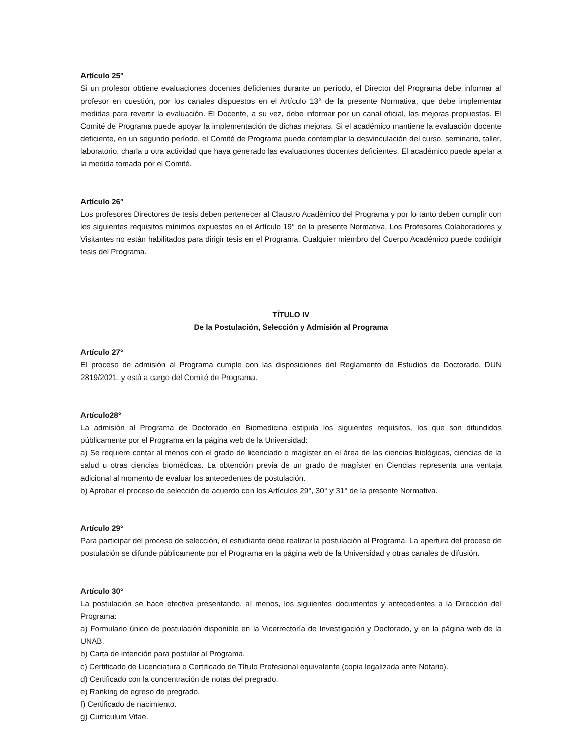Artículo 25°
Si un profesor obtiene evaluaciones docentes deficientes durante un período, el Director del Programa debe informar al profesor en cuestión, por los canales dispuestos en el Artículo 13° de la presente Normativa, que debe implementar medidas para revertir la evaluación. El Docente, a su vez, debe informar por un canal oficial, las mejoras propuestas. El Comité de Programa puede apoyar la implementación de dichas mejoras. Si el académico mantiene la evaluación docente deficiente, en un segundo período, el Comité de Programa puede contemplar la desvinculación del curso, seminario, taller, laboratorio, charla u otra actividad que haya generado las evaluaciones docentes deficientes. El académico puede apelar a la medida tomada por el Comité.
Artículo 26°
Los profesores Directores de tesis deben pertenecer al Claustro Académico del Programa y por lo tanto deben cumplir con los siguientes requisitos mínimos expuestos en el Artículo 19° de la presente Normativa. Los Profesores Colaboradores y Visitantes no están habilitados para dirigir tesis en el Programa. Cualquier miembro del Cuerpo Académico puede codirigir tesis del Programa.
TÍTULO IV
De la Postulación, Selección y Admisión al Programa
Artículo 27°
El proceso de admisión al Programa cumple con las disposiciones del Reglamento de Estudios de Doctorado, DUN 2819/2021, y está a cargo del Comité de Programa.
Artículo28°
La admisión al Programa de Doctorado en Biomedicina estipula los siguientes requisitos, los que son difundidos públicamente por el Programa en la página web de la Universidad:
a) Se requiere contar al menos con el grado de licenciado o magíster en el área de las ciencias biológicas, ciencias de la salud u otras ciencias biomédicas. La obtención previa de un grado de magíster en Ciencias representa una ventaja adicional al momento de evaluar los antecedentes de postulación.
b) Aprobar el proceso de selección de acuerdo con los Artículos 29°, 30° y 31° de la presente Normativa.
Artículo 29°
Para participar del proceso de selección, el estudiante debe realizar la postulación al Programa. La apertura del proceso de postulación se difunde públicamente por el Programa en la página web de la Universidad y otras canales de difusión.
Artículo 30°
La postulación se hace efectiva presentando, al menos, los siguientes documentos y antecedentes a la Dirección del Programa:
a) Formulario único de postulación disponible en la Vicerrectoría de Investigación y Doctorado, y en la página web de la UNAB.
b) Carta de intención para postular al Programa.
c) Certificado de Licenciatura o Certificado de Título Profesional equivalente (copia legalizada ante Notario).
d) Certificado con la concentración de notas del pregrado.
e) Ranking de egreso de pregrado.
f) Certificado de nacimiento.
g) Curriculum Vitae.